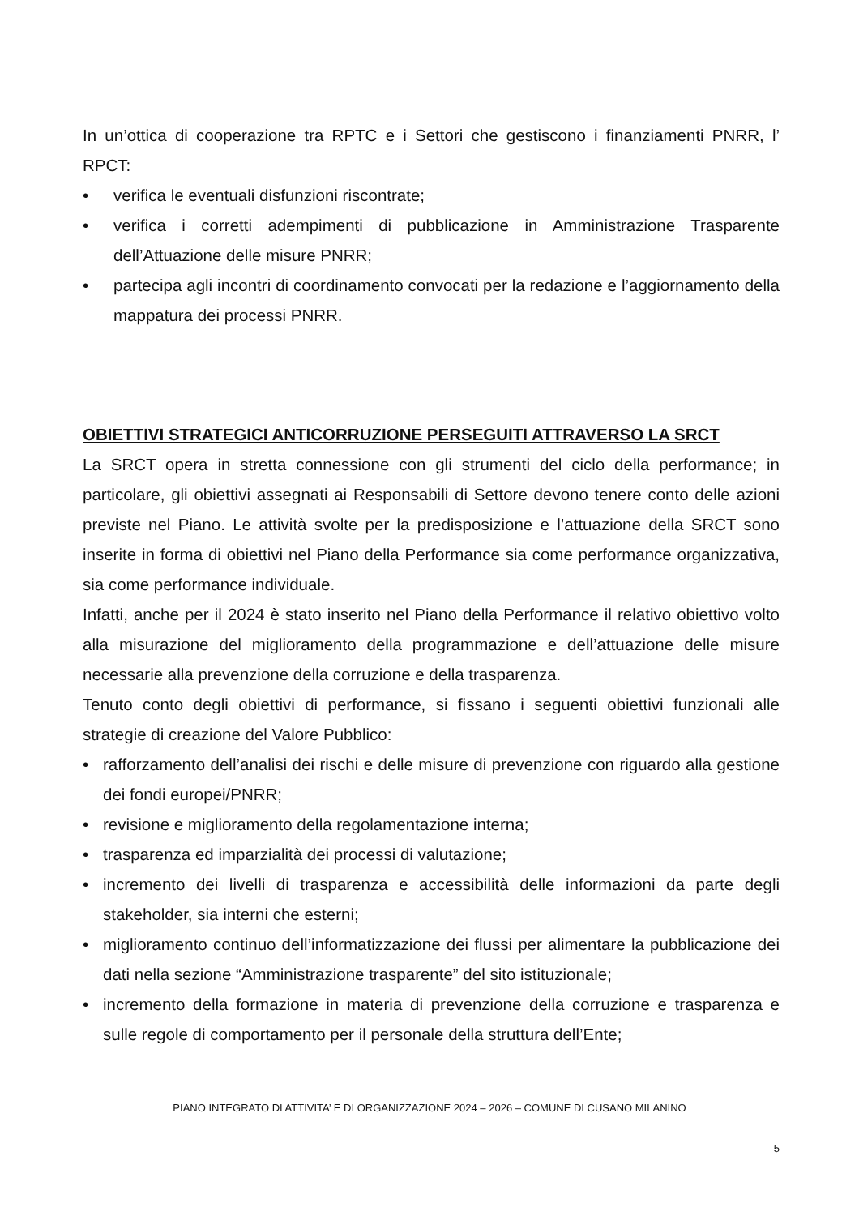In un’ottica di cooperazione tra RPTC e i Settori che gestiscono i finanziamenti PNRR, l’ RPCT:
• verifica le eventuali disfunzioni riscontrate;
• verifica i corretti adempimenti di pubblicazione in Amministrazione Trasparente dell’Attuazione delle misure PNRR;
• partecipa agli incontri di coordinamento convocati per la redazione e l’aggiornamento della mappatura dei processi PNRR.
OBIETTIVI STRATEGICI ANTICORRUZIONE PERSEGUITI ATTRAVERSO LA SRCT
La SRCT opera in stretta connessione con gli strumenti del ciclo della performance; in particolare, gli obiettivi assegnati ai Responsabili di Settore devono tenere conto delle azioni previste nel Piano. Le attività svolte per la predisposizione e l’attuazione della SRCT sono inserite in forma di obiettivi nel Piano della Performance sia come performance organizzativa, sia come performance individuale.
Infatti, anche per il 2024 è stato inserito nel Piano della Performance il relativo obiettivo volto alla misurazione del miglioramento della programmazione e dell’attuazione delle misure necessarie alla prevenzione della corruzione e della trasparenza.
Tenuto conto degli obiettivi di performance, si fissano i seguenti obiettivi funzionali alle strategie di creazione del Valore Pubblico:
• rafforzamento dell’analisi dei rischi e delle misure di prevenzione con riguardo alla gestione dei fondi europei/PNRR;
• revisione e miglioramento della regolamentazione interna;
• trasparenza ed imparzialità dei processi di valutazione;
• incremento dei livelli di trasparenza e accessibilità delle informazioni da parte degli stakeholder, sia interni che esterni;
• miglioramento continuo dell’informatizzazione dei flussi per alimentare la pubblicazione dei dati nella sezione “Amministrazione trasparente” del sito istituzionale;
• incremento della formazione in materia di prevenzione della corruzione e trasparenza e sulle regole di comportamento per il personale della struttura dell’Ente;
PIANO INTEGRATO DI ATTIVITA’ E DI ORGANIZZAZIONE 2024 – 2026 – COMUNE DI CUSANO MILANINO
5